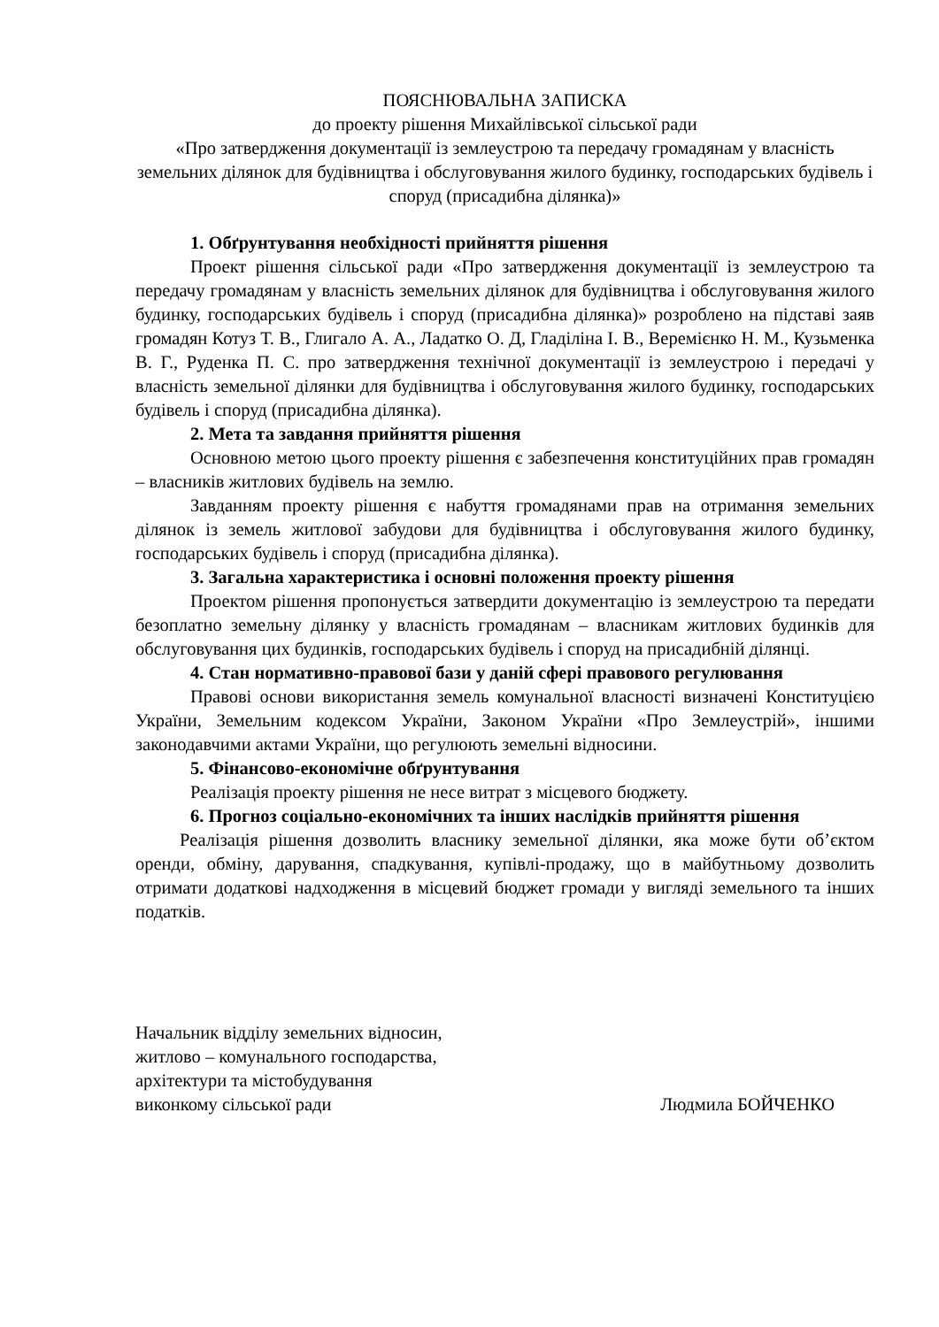ПОЯСНЮВАЛЬНА ЗАПИСКА
до проекту рішення Михайлівської сільської ради
«Про затвердження документації із землеустрою та передачу громадянам у власність земельних ділянок для будівництва і обслуговування жилого будинку, господарських будівель і споруд (присадибна ділянка)»
1. Обґрунтування необхідності прийняття рішення
Проект рішення сільської ради «Про затвердження документації із землеустрою та передачу громадянам у власність земельних ділянок для будівництва і обслуговування жилого будинку, господарських будівель і споруд (присадибна ділянка)» розроблено на підставі заяв громадян Котуз Т. В., Глигало А. А., Ладатко О. Д, Гладіліна І. В., Веремієнко Н. М., Кузьменка В. Г., Руденка П. С. про затвердження технічної документації із землеустрою і передачі у власність земельної ділянки для будівництва і обслуговування жилого будинку, господарських будівель і споруд (присадибна ділянка).
2. Мета та завдання прийняття рішення
Основною метою цього проекту рішення є забезпечення конституційних прав громадян – власників житлових будівель на землю.
Завданням проекту рішення є набуття громадянами прав на отримання земельних ділянок із земель житлової забудови для будівництва і обслуговування жилого будинку, господарських будівель і споруд (присадибна ділянка).
3. Загальна характеристика і основні положення проекту рішення
Проектом рішення пропонується затвердити документацію із землеустрою та передати безоплатно земельну ділянку у власність громадянам – власникам житлових будинків для обслуговування цих будинків, господарських будівель і споруд на присадибній ділянці.
4. Стан нормативно-правової бази у даній сфері правового регулювання
Правові основи використання земель комунальної власності визначені Конституцією України, Земельним кодексом України, Законом України «Про Землеустрій», іншими законодавчими актами України, що регулюють земельні відносини.
5. Фінансово-економічне обґрунтування
Реалізація проекту рішення не несе витрат з місцевого бюджету.
6. Прогноз соціально-економічних та інших наслідків прийняття рішення
Реалізація рішення дозволить власнику земельної ділянки, яка може бути об’єктом оренди, обміну, дарування, спадкування, купівлі-продажу, що в майбутньому дозволить отримати додаткові надходження в місцевий бюджет громади у вигляді земельного та інших податків.
Начальник відділу земельних відносин,
житлово – комунального господарства,
архітектури та містобудування
виконкому сільської ради
Людмила БОЙЧЕНКО